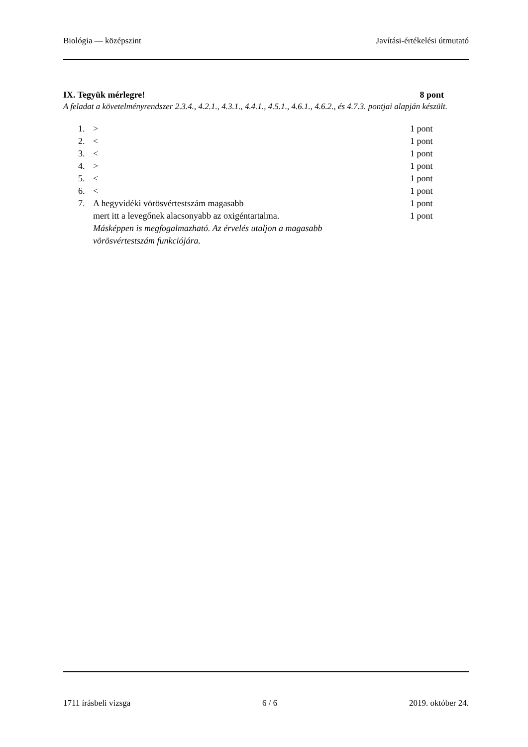Biológia — középszint Javítási-értékelési útmutató
IX. Tegyük mérlegre! 8 pont
A feladat a követelményrendszer 2.3.4., 4.2.1., 4.3.1., 4.4.1., 4.5.1., 4.6.1., 4.6.2., és 4.7.3. pontjai alapján készült.
| 1. | > | 1 pont |
| 2. | < | 1 pont |
| 3. | < | 1 pont |
| 4. | > | 1 pont |
| 5. | < | 1 pont |
| 6. | < | 1 pont |
| 7. | A hegyvidéki vörösvértestszám magasabb | 1 pont |
| | mert itt a levegőnek alacsonyabb az oxigéntartalma. | 1 pont |
| | Másképpen is megfogalmazható. Az érvelés utaljon a magasabb vörösvértestszám funkciójára. | |
1711 írásbeli vizsga 6 / 6 2019. október 24.